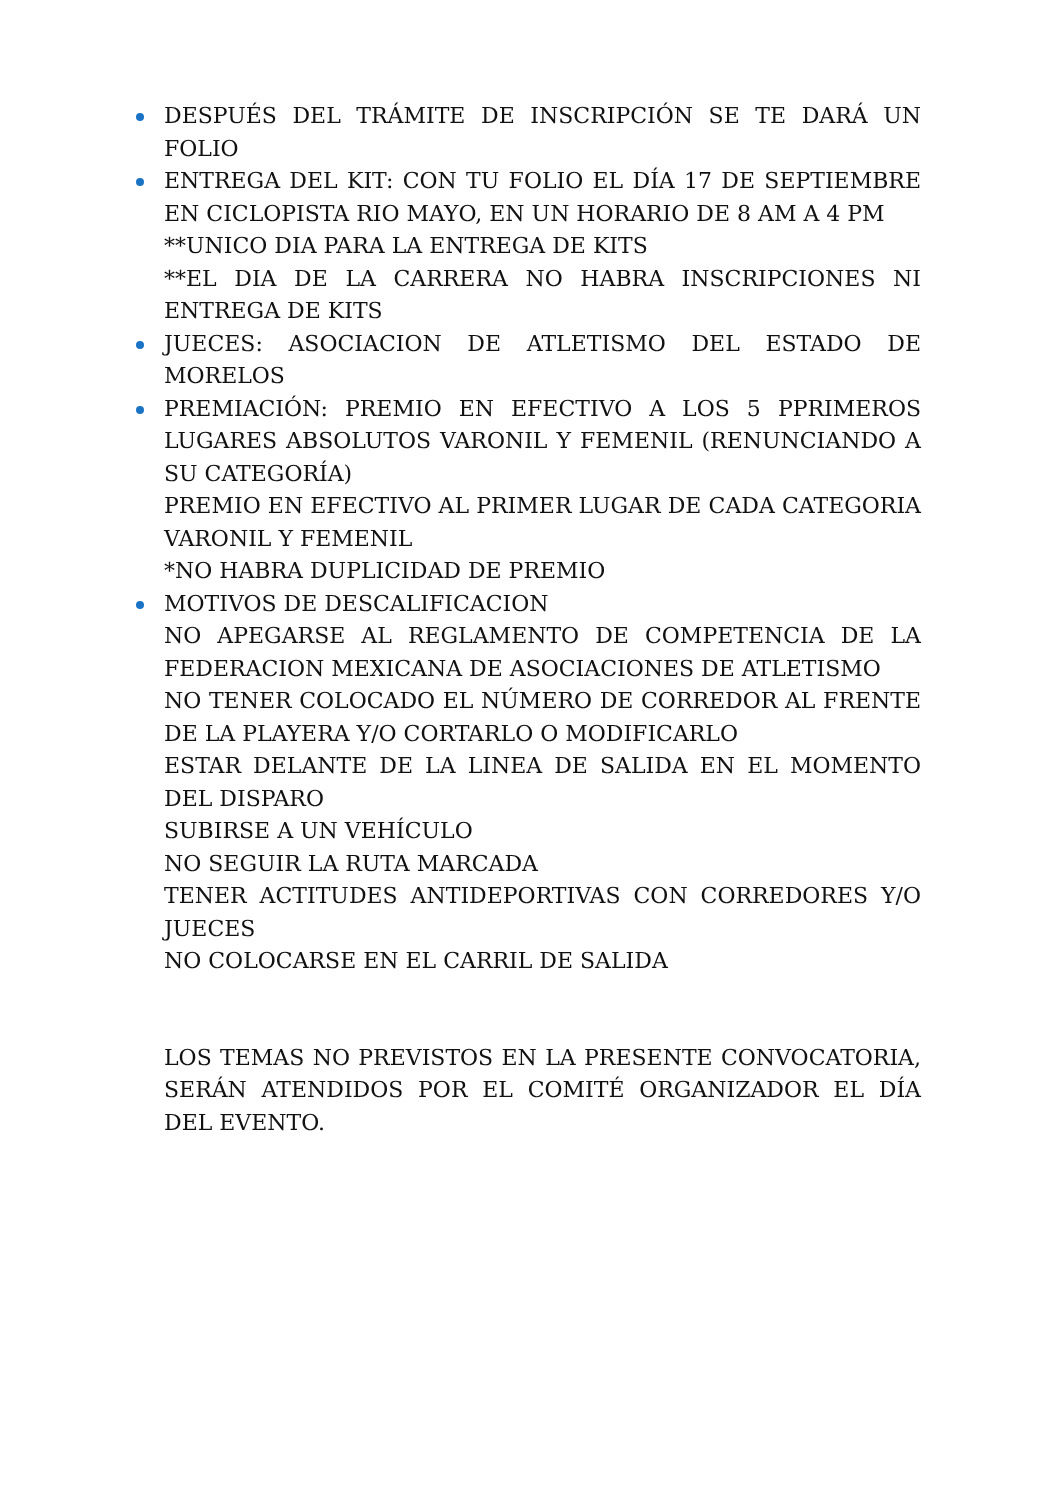DESPUÉS DEL TRÁMITE DE INSCRIPCIÓN SE TE DARÁ UN FOLIO
ENTREGA DEL KIT: CON TU FOLIO EL DÍA 17 DE SEPTIEMBRE EN CICLOPISTA RIO MAYO, EN UN HORARIO DE 8 AM A 4 PM
**UNICO DIA PARA LA ENTREGA DE KITS
**EL DIA DE LA CARRERA NO HABRA INSCRIPCIONES NI ENTREGA DE KITS
JUECES: ASOCIACION DE ATLETISMO DEL ESTADO DE MORELOS
PREMIACIÓN: PREMIO EN EFECTIVO A LOS 5 PPRIMEROS LUGARES ABSOLUTOS VARONIL Y FEMENIL (RENUNCIANDO A SU CATEGORÍA)
PREMIO EN EFECTIVO AL PRIMER LUGAR DE CADA CATEGORIA VARONIL Y FEMENIL
*NO HABRA DUPLICIDAD DE PREMIO
MOTIVOS DE DESCALIFICACION
NO APEGARSE AL REGLAMENTO DE COMPETENCIA DE LA FEDERACION MEXICANA DE ASOCIACIONES DE ATLETISMO
NO TENER COLOCADO EL NÚMERO DE CORREDOR AL FRENTE DE LA PLAYERA Y/O CORTARLO O MODIFICARLO
ESTAR DELANTE DE LA LINEA DE SALIDA EN EL MOMENTO DEL DISPARO
SUBIRSE A UN VEHÍCULO
NO SEGUIR LA RUTA MARCADA
TENER ACTITUDES ANTIDEPORTIVAS CON CORREDORES Y/O JUECES
NO COLOCARSE EN EL CARRIL DE SALIDA
LOS TEMAS NO PREVISTOS EN LA PRESENTE CONVOCATORIA, SERÁN ATENDIDOS POR EL COMITÉ ORGANIZADOR EL DÍA DEL EVENTO.